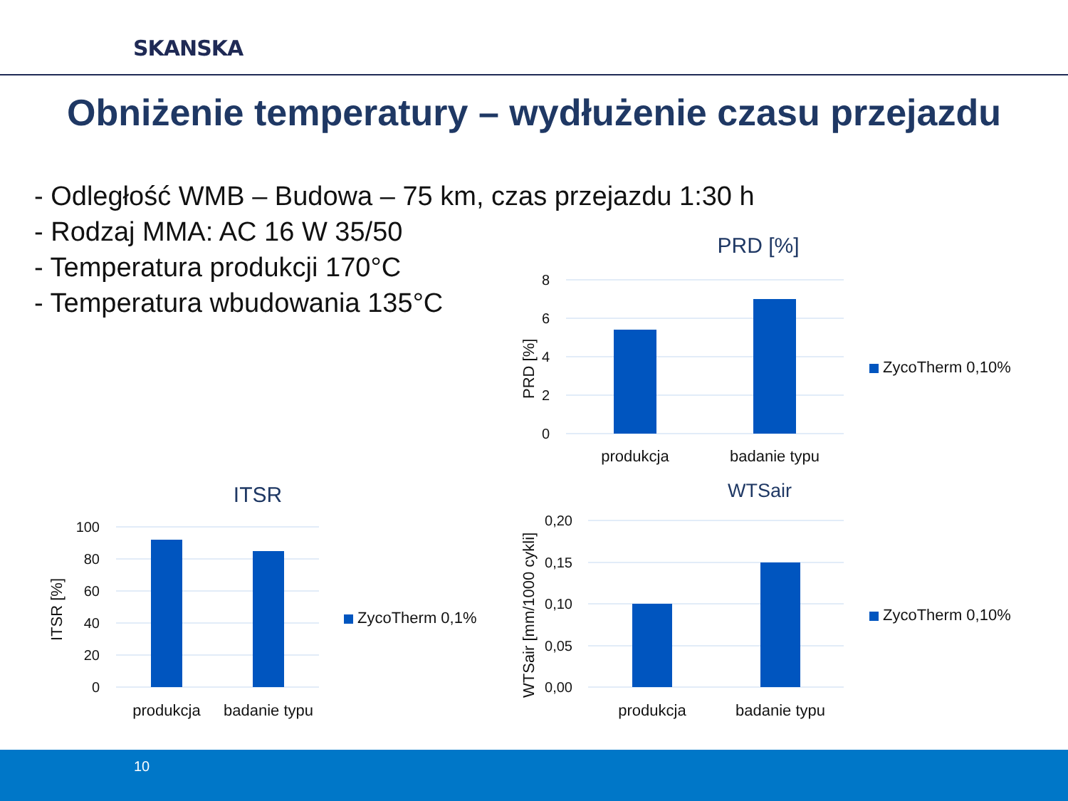SKANSKA
Obniżenie temperatury – wydłużenie czasu przejazdu
- Odległość WMB – Budowa – 75 km, czas przejazdu 1:30 h
- Rodzaj MMA: AC 16 W 35/50
- Temperatura produkcji 170°C
- Temperatura wbudowania 135°C
PRD [%]
8
6
4
2
0
PRD [%]
produkcja
badanie typu
ZycoTherm 0,10%
ITSR
100
80
60
40
20
0
ITSR [%]
produkcja
badanie typu
ZycoTherm 0,1%
WTSair
0,20
0,15
0,10
0,05
0,00
WTSair [mm/1000 cykli]
produkcja
badanie typu
ZycoTherm 0,10%
10